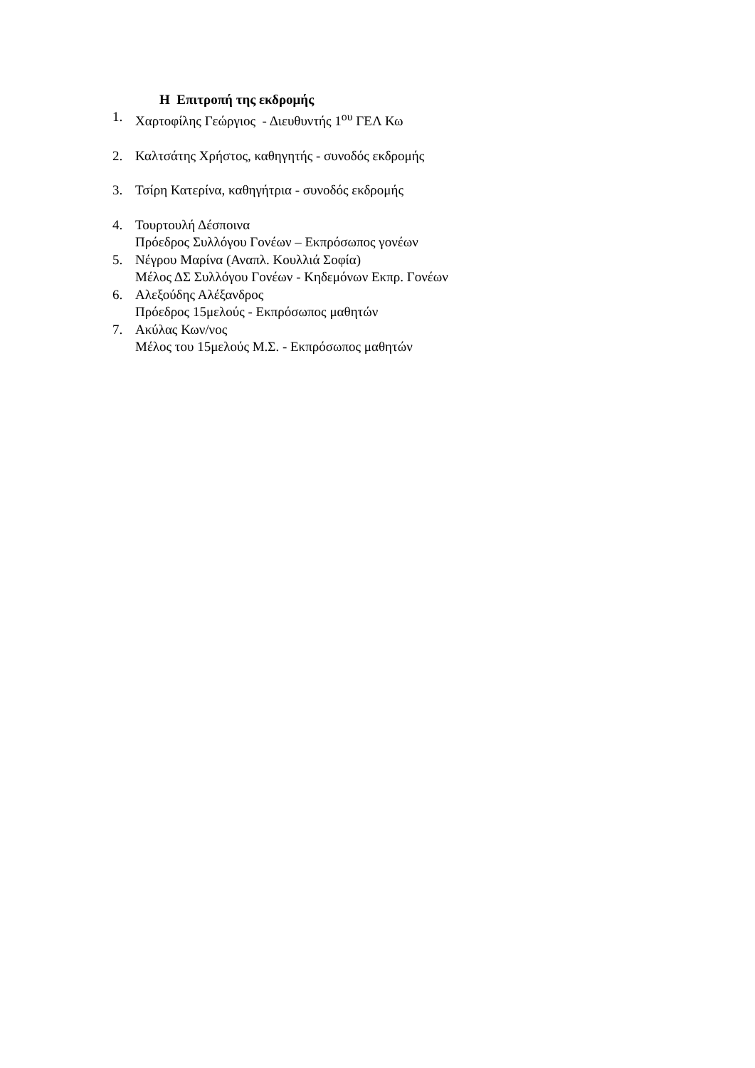Η Επιτροπή της εκδρομής
1. Χαρτοφίλης Γεώργιος - Διευθυντής 1<sup>ου</sup> ΓΕΛ Κω
2. Καλτσάτης Χρήστος, καθηγητής - συνοδός εκδρομής
3. Τσίρη Κατερίνα, καθηγήτρια - συνοδός εκδρομής
4. Τουρτουλή Δέσποινα
Πρόεδρος Συλλόγου Γονέων – Εκπρόσωπος γονέων
5. Νέγρου Μαρίνα (Αναπλ. Κουλλιά Σοφία)
Μέλος ΔΣ Συλλόγου Γονέων - Κηδεμόνων Εκπρ. Γονέων
6. Αλεξούδης Αλέξανδρος
Πρόεδρος 15μελούς - Εκπρόσωπος μαθητών
7. Ακύλας Κων/νος
Μέλος του 15μελούς Μ.Σ. - Εκπρόσωπος μαθητών